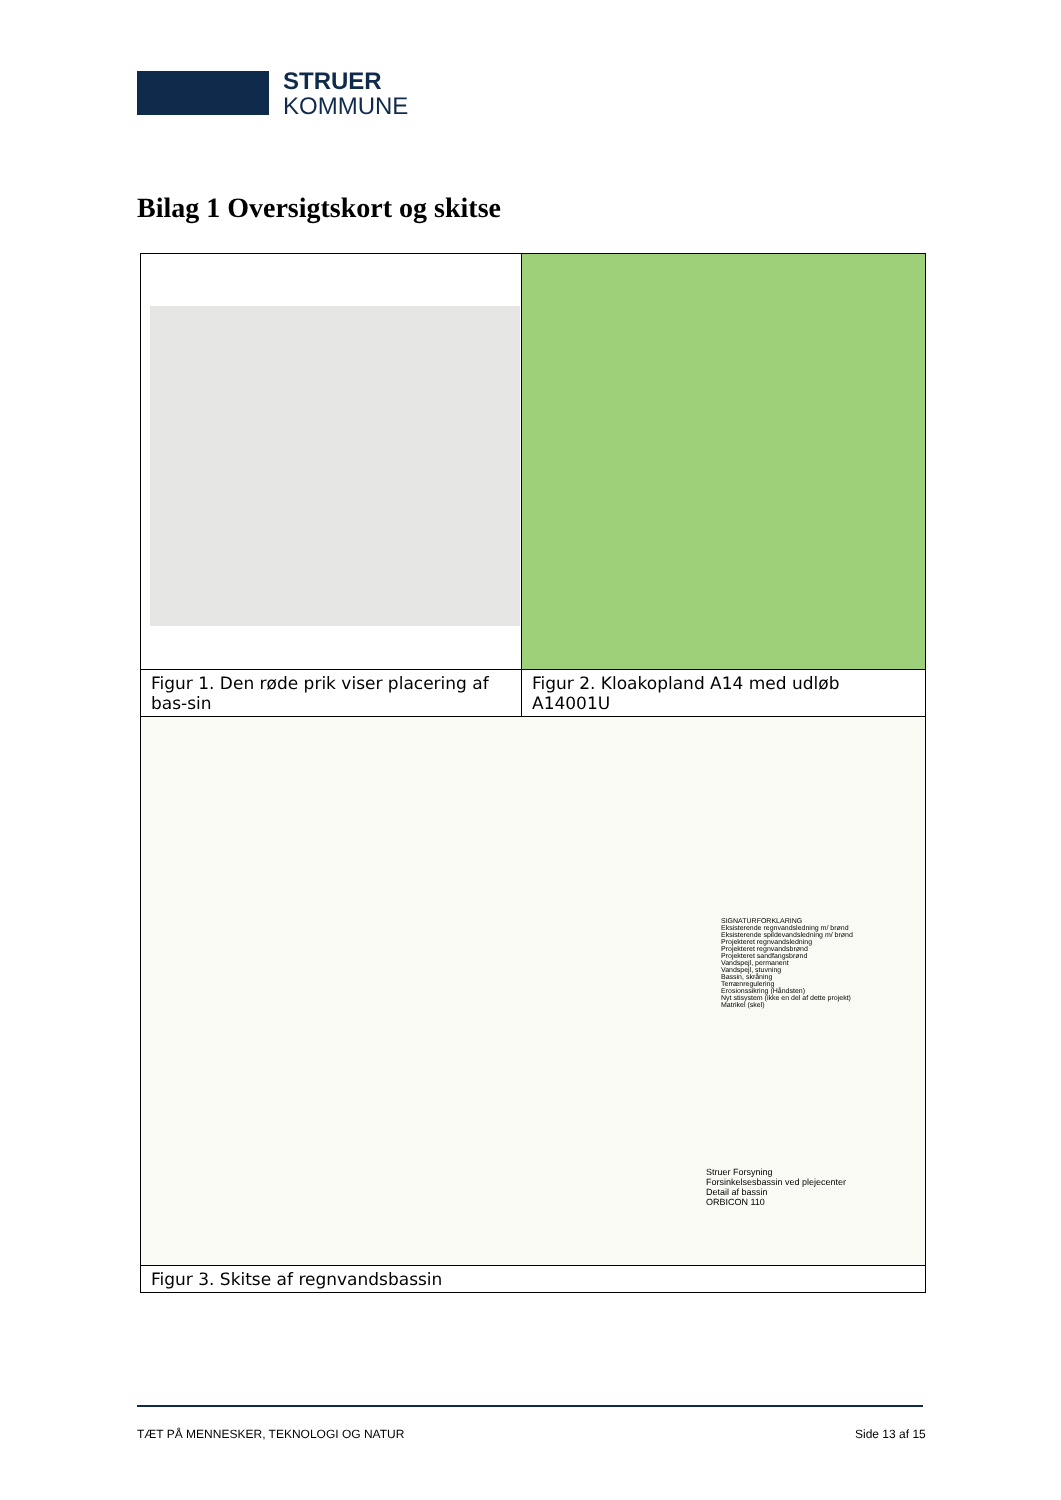STRUER
KOMMUNE
Bilag 1 Oversigtskort og skitse
| Figur 1. Den røde prik viser placering af bas-sin | Figur 2. Kloakopland A14 med udløb A14001U |
| SIGNATURFORKLARING Eksisterende regnvandsledning m/ brønd Eksisterende spildevandsledning m/ brønd Projekteret regnvandsledning Projekteret regnvandsbrønd Projekteret sandfangsbrønd Vandspejl, permanent Vandspejl, stuvning Bassin, skråning Terrænregulering Erosionssikring (Håndsten) Nyt stisystem (ikke en del af dette projekt) Matrikel (skel) Struer Forsyning Forsinkelsesbassin ved plejecenter Detail af bassin ORBICON 110 | |
| Figur 3. Skitse af regnvandsbassin | |
TÆT PÅ MENNESKER, TEKNOLOGI OG NATUR
Side 13 af 15